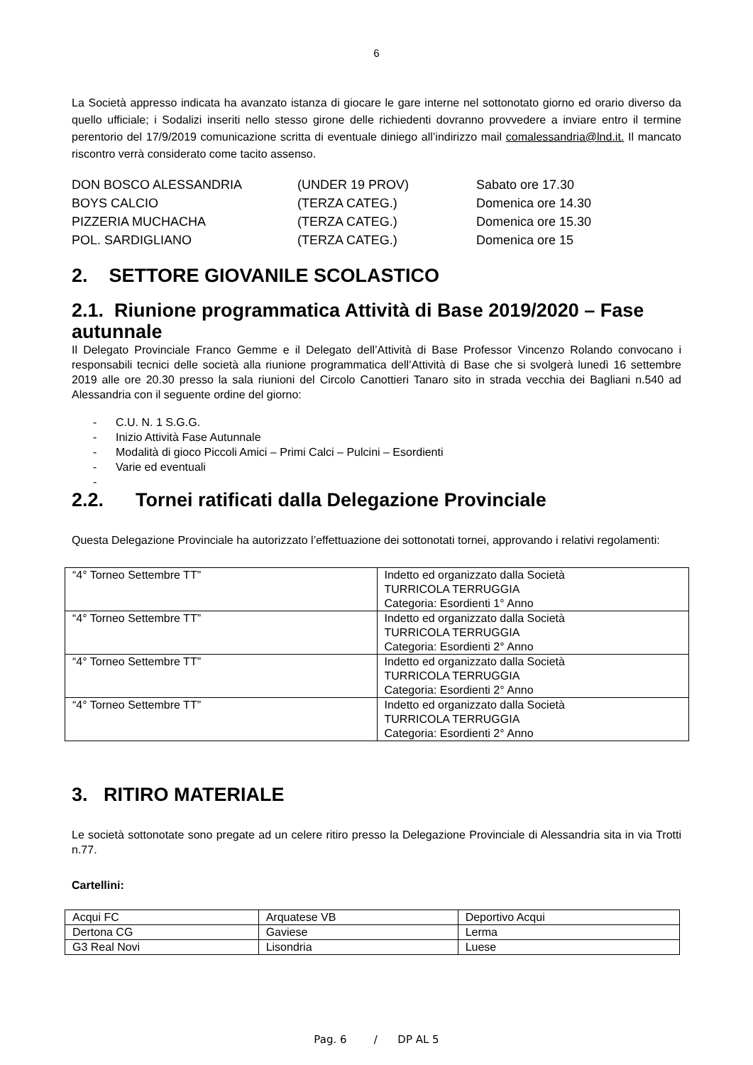6
La Società appresso indicata ha avanzato istanza di giocare le gare interne nel sottonotato giorno ed orario diverso da quello ufficiale; i Sodalizi inseriti nello stesso girone delle richiedenti dovranno provvedere a inviare entro il termine perentorio del 17/9/2019 comunicazione scritta di eventuale diniego all’indirizzo mail comalessandria@lnd.it. Il mancato riscontro verrà considerato come tacito assenso.
| DON BOSCO ALESSANDRIA | (UNDER 19 PROV) | Sabato ore 17.30 |
| BOYS CALCIO | (TERZA CATEG.) | Domenica ore 14.30 |
| PIZZERIA MUCHACHA | (TERZA CATEG.) | Domenica ore 15.30 |
| POL. SARDIGLIANO | (TERZA CATEG.) | Domenica ore 15 |
2. SETTORE GIOVANILE SCOLASTICO
2.1. Riunione programmatica Attività di Base 2019/2020 – Fase autunnale
Il Delegato Provinciale Franco Gemme e il Delegato dell’Attività di Base Professor Vincenzo Rolando convocano i responsabili tecnici delle società alla riunione programmatica dell’Attività di Base che si svolgerà lunedì 16 settembre 2019 alle ore 20.30 presso la sala riunioni del Circolo Canottieri Tanaro sito in strada vecchia dei Bagliani n.540 ad Alessandria con il seguente ordine del giorno:
- C.U. N. 1 S.G.G.
- Inizio Attività Fase Autunnale
- Modalità di gioco Piccoli Amici – Primi Calci – Pulcini – Esordienti
- Varie ed eventuali
-
2.2. Tornei ratificati dalla Delegazione Provinciale
Questa Delegazione Provinciale ha autorizzato l’effettuazione dei sottonotati tornei, approvando i relativi regolamenti:
| “4° Torneo Settembre TT” | Indetto ed organizzato dalla Società TURRICOLA TERRUGGIA Categoria: Esordienti 1° Anno |
| “4° Torneo Settembre TT” | Indetto ed organizzato dalla Società TURRICOLA TERRUGGIA Categoria: Esordienti 2° Anno |
| “4° Torneo Settembre TT” | Indetto ed organizzato dalla Società TURRICOLA TERRUGGIA Categoria: Esordienti 2° Anno |
| “4° Torneo Settembre TT” | Indetto ed organizzato dalla Società TURRICOLA TERRUGGIA Categoria: Esordienti 2° Anno |
3. RITIRO MATERIALE
Le società sottonotate sono pregate ad un celere ritiro presso la Delegazione Provinciale di Alessandria sita in via Trotti n.77.
Cartellini:
| Acqui FC | Arquatese VB | Deportivo Acqui |
| Dertona CG | Gaviese | Lerma |
| G3 Real Novi | Lisondria | Luese |
Pag. 6 / DP AL 5